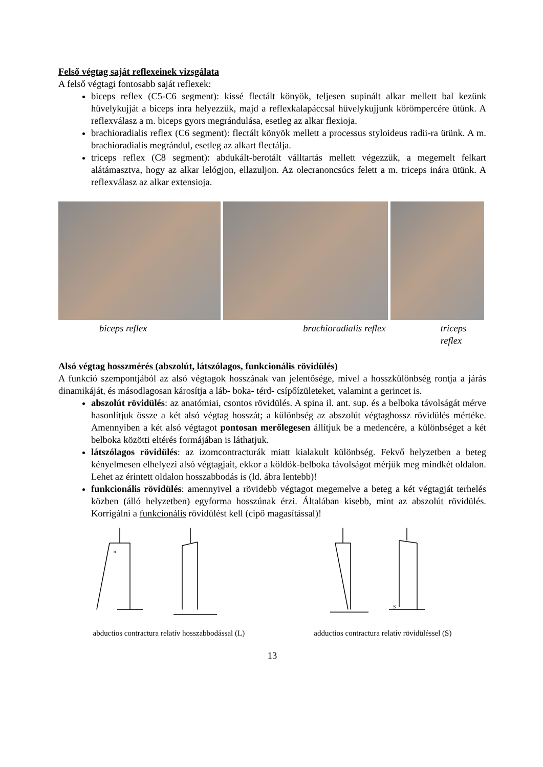Felső végtag saját reflexeinek vizsgálata
A felső végtagi fontosabb saját reflexek:
biceps reflex (C5-C6 segment): kissé flectált könyök, teljesen supinált alkar mellett bal kezünk hüvelykujját a biceps ínra helyezzük, majd a reflexkalapáccsal hüvelykujjunk körömpercére ütünk. A reflexválasz a m. biceps gyors megrándulása, esetleg az alkar flexioja.
brachioradialis reflex (C6 segment): flectált könyök mellett a processus styloideus radii-ra ütünk. A m. brachioradialis megrándul, esetleg az alkart flectálja.
triceps reflex (C8 segment): abdukált-berotált válltartás mellett végezzük, a megemelt felkart alátámasztva, hogy az alkar lelógjon, ellazuljon. Az olecranoncsúcs felett a m. triceps inára ütünk. A reflexválasz az alkar extensioja.
biceps reflex brachioradialis reflex triceps reflex
Alsó végtag hosszmérés (abszolút, látszólagos, funkcionális rövidülés)
A funkció szempontjából az alsó végtagok hosszának van jelentősége, mivel a hosszkülönbség rontja a járás dinamikáját, és másodlagosan károsítja a láb- boka- térd- csípőízületeket, valamint a gerincet is.
abszolút rövidülés: az anatómiai, csontos rövidülés. A spina il. ant. sup. és a belboka távolságát mérve hasonlítjuk össze a két alsó végtag hosszát; a különbség az abszolút végtaghossz rövidülés mértéke. Amennyiben a két alsó végtagot pontosan merőlegesen állítjuk be a medencére, a különbséget a két belboka közötti eltérés formájában is láthatjuk.
látszólagos rövidülés: az izomcontracturák miatt kialakult különbség. Fekvő helyzetben a beteg kényelmesen elhelyezi alsó végtagjait, ekkor a köldök-belboka távolságot mérjük meg mindkét oldalon. Lehet az érintett oldalon hosszabbodás is (ld. ábra lentebb)!
funkcionális rövidülés: amennyivel a rövidebb végtagot megemelve a beteg a két végtagját terhelés közben (álló helyzetben) egyforma hosszúnak érzi. Általában kisebb, mint az abszolút rövidülés. Korrigálni a funkcionális rövidülést kell (cipő magasítással)!
α
S
abductios contractura relatív hosszabbodással (L) adductios contractura relatív rövidüléssel (S)
13